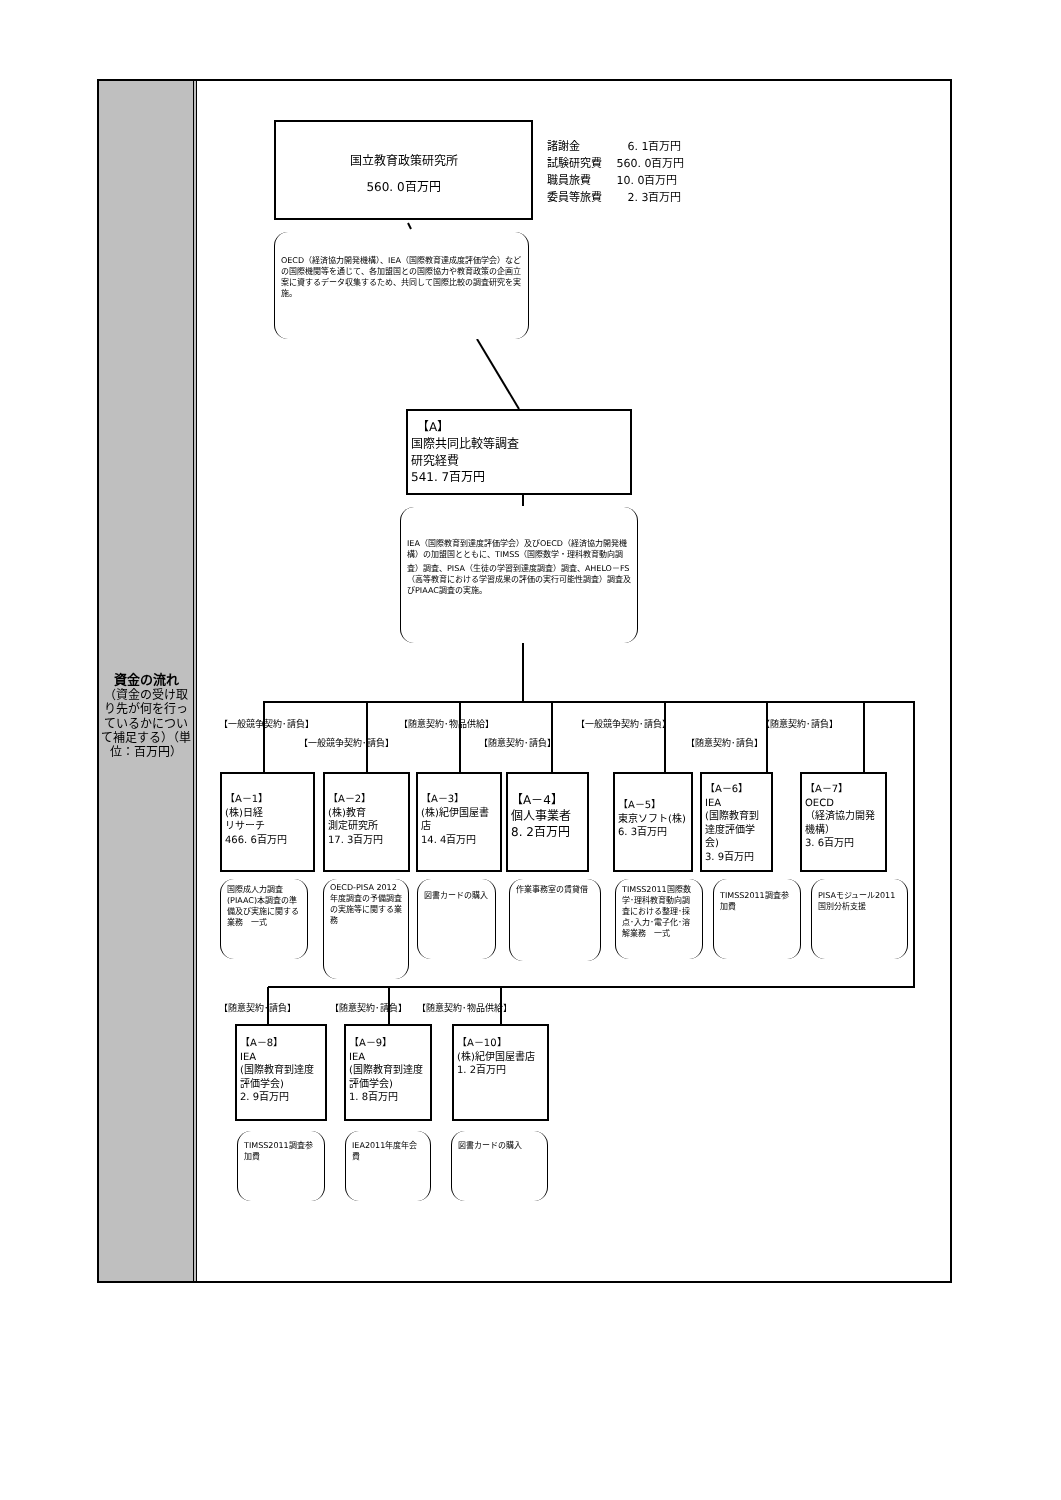資金の流れ
（資金の受け取り先が何を行っているかについて補足する）（単位：百万円）
国立教育政策研究所
560. 0百万円
諸謝金　　　　 6. 1百万円
試験研究費　 560. 0百万円
職員旅費　　 10. 0百万円
委員等旅費　　 2. 3百万円
OECD（経済協力開発機構）、IEA（国際教育達成度評価学会）などの国際機関等を通じて、各加盟国との国際協力や教育政策の企画立案に資するデータ収集するため、共同して国際比較の調査研究を実施。
　【A】
国際共同比較等調査
研究経費
541. 7百万円
IEA（国際教育到達度評価学会）及びOECD（経済協力開発機構）の加盟国とともに、TIMSS（国際数学・理科教育動向調査）調査、PISA（生徒の学習到達度調査）調査、AHELO－FS（高等教育における学習成果の評価の実行可能性調査）調査及びPIAAC調査の実施。
【一般競争契約･請負】 【随意契約･物品供給】 【一般競争契約･請負】 【随意契約･請負】
【一般競争契約･請負】 【随意契約･請負】 【随意契約･請負】
【A－1】
(株)日経
リサーチ
466. 6百万円
【A－2】
(株)教育
測定研究所
17. 3百万円
【A－3】
(株)紀伊国屋書店
14. 4百万円
【A－4】
個人事業者
8. 2百万円
【A－5】
東京ソフト(株)
6. 3百万円
【A－6】
IEA
(国際教育到達度評価学会)
3. 9百万円
【A－7】
OECD
（経済協力開発機構）
3. 6百万円
国際成人力調査(PIAAC)本調査の準備及び実施に関する業務　一式
OECD-PISA 2012年度調査の予備調査の実施等に関する業務
図書カードの購入
作業事務室の賃貸借
TIMSS2011国際数学･理科教育動向調査における整理･採点･入力･電子化･溶解業務　一式
TIMSS2011調査参加費 PISAモジュール2011国別分析支援
【随意契約･請負】 【随意契約･請負】 【随意契約･物品供給】
【A－8】
IEA
(国際教育到達度評価学会)
2. 9百万円
【A－9】
IEA
(国際教育到達度評価学会)
1. 8百万円
【A－10】
(株)紀伊国屋書店
1. 2百万円
TIMSS2011調査参加費 IEA2011年度年会費 図書カードの購入